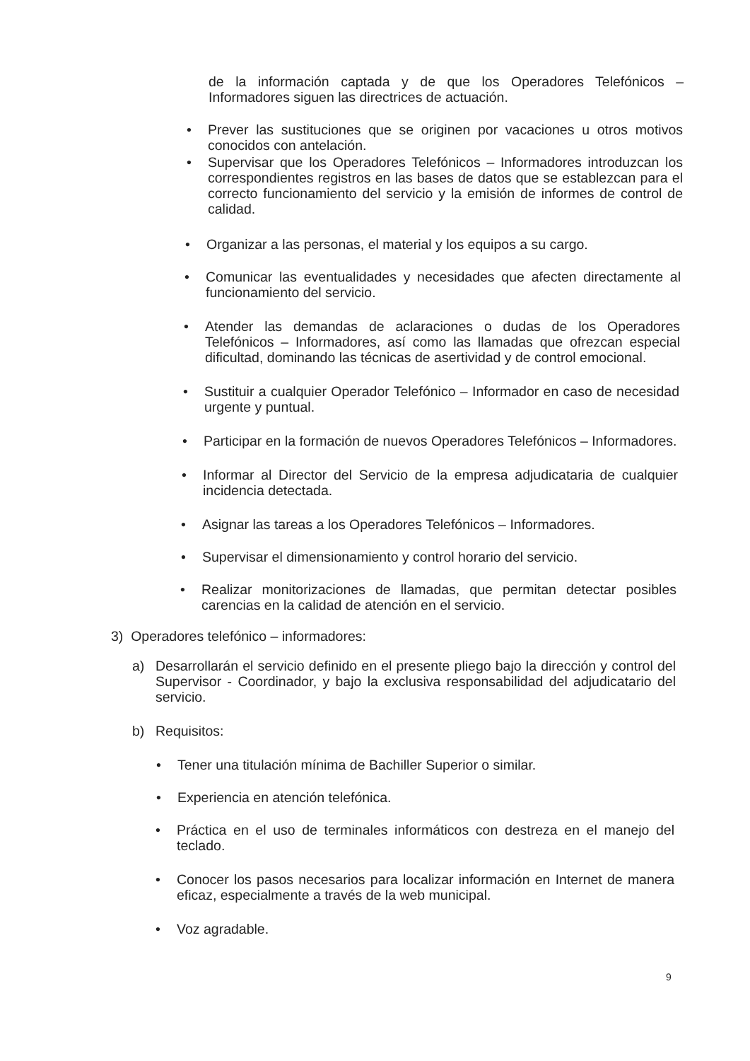de la información captada y de que los Operadores Telefónicos – Informadores siguen las directrices de actuación.
• Prever las sustituciones que se originen por vacaciones u otros motivos conocidos con antelación.
• Supervisar que los Operadores Telefónicos – Informadores introduzcan los correspondientes registros en las bases de datos que se establezcan para el correcto funcionamiento del servicio y la emisión de informes de control de calidad.
• Organizar a las personas, el material y los equipos a su cargo.
• Comunicar las eventualidades y necesidades que afecten directamente al funcionamiento del servicio.
• Atender las demandas de aclaraciones o dudas de los Operadores Telefónicos – Informadores, así como las llamadas que ofrezcan especial dificultad, dominando las técnicas de asertividad y de control emocional.
• Sustituir a cualquier Operador Telefónico – Informador en caso de necesidad urgente y puntual.
• Participar en la formación de nuevos Operadores Telefónicos – Informadores.
• Informar al Director del Servicio de la empresa adjudicataria de cualquier incidencia detectada.
• Asignar las tareas a los Operadores Telefónicos – Informadores.
• Supervisar el dimensionamiento y control horario del servicio.
• Realizar monitorizaciones de llamadas, que permitan detectar posibles carencias en la calidad de atención en el servicio.
3) Operadores telefónico – informadores:
a) Desarrollarán el servicio definido en el presente pliego bajo la dirección y control del Supervisor - Coordinador, y bajo la exclusiva responsabilidad del adjudicatario del servicio.
b) Requisitos:
• Tener una titulación mínima de Bachiller Superior o similar.
• Experiencia en atención telefónica.
• Práctica en el uso de terminales informáticos con destreza en el manejo del teclado.
• Conocer los pasos necesarios para localizar información en Internet de manera eficaz, especialmente a través de la web municipal.
• Voz agradable.
9